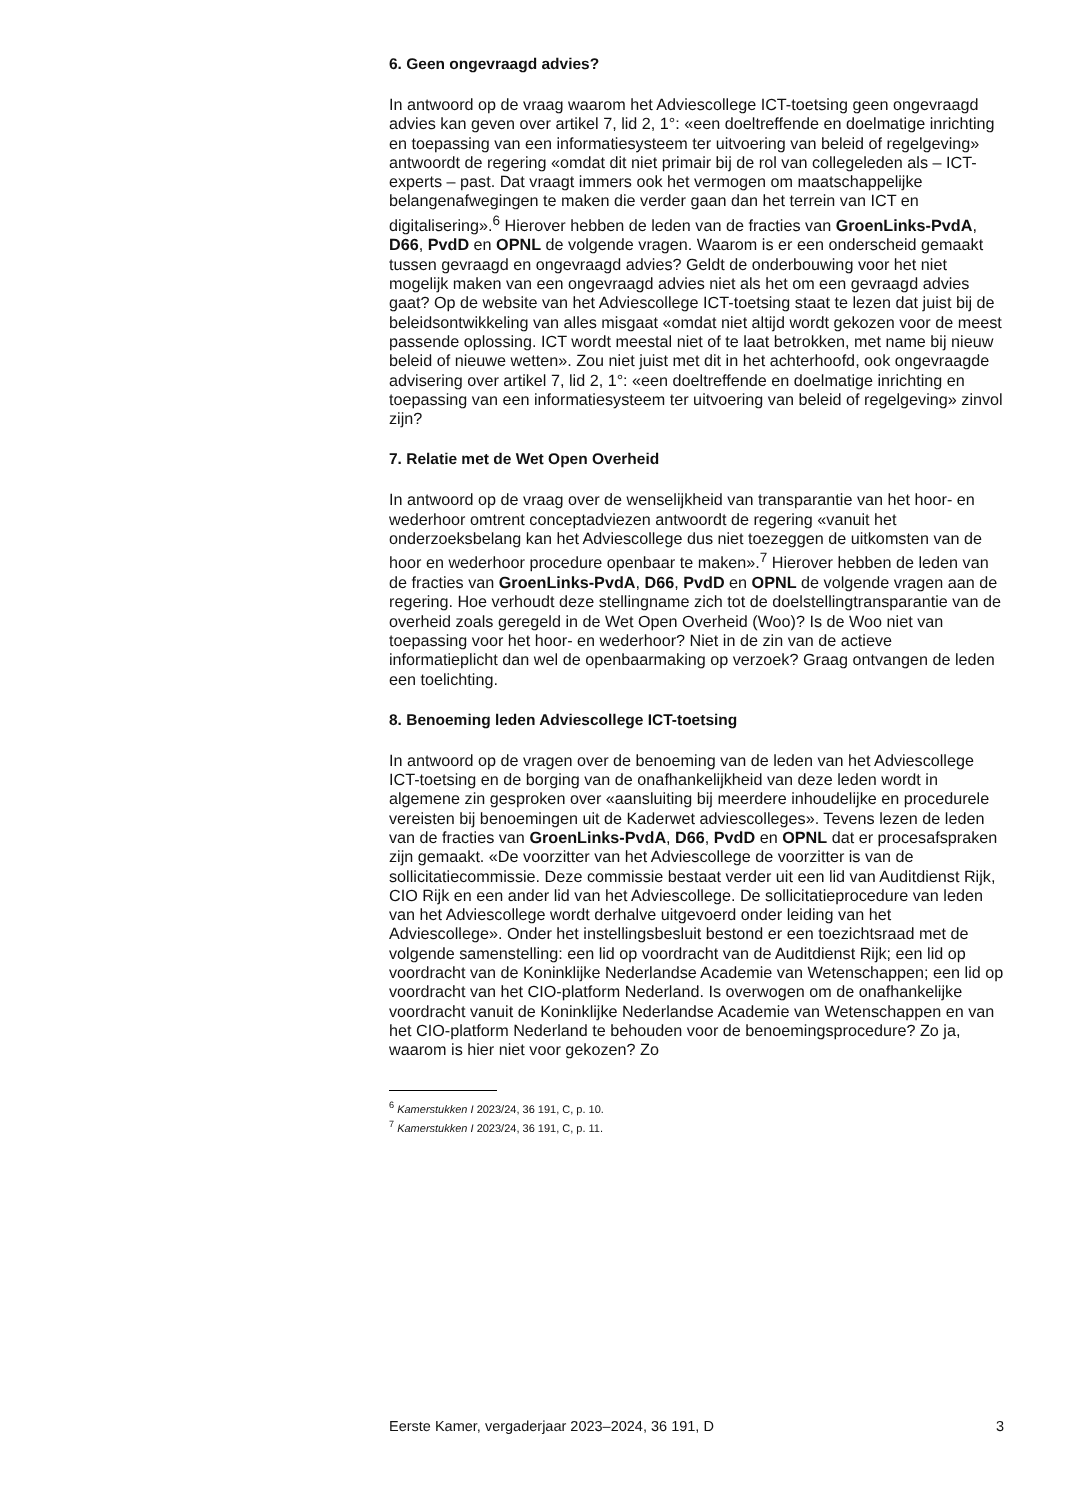6. Geen ongevraagd advies?
In antwoord op de vraag waarom het Adviescollege ICT-toetsing geen ongevraagd advies kan geven over artikel 7, lid 2, 1°: «een doeltreffende en doelmatige inrichting en toepassing van een informatiesysteem ter uitvoering van beleid of regelgeving» antwoordt de regering «omdat dit niet primair bij de rol van collegeleden als – ICT-experts – past. Dat vraagt immers ook het vermogen om maatschappelijke belangenafwegingen te maken die verder gaan dan het terrein van ICT en digitalisering».<sup>6</sup> Hierover hebben de leden van de fracties van GroenLinks-PvdA, D66, PvdD en OPNL de volgende vragen. Waarom is er een onderscheid gemaakt tussen gevraagd en ongevraagd advies? Geldt de onderbouwing voor het niet mogelijk maken van een ongevraagd advies niet als het om een gevraagd advies gaat? Op de website van het Adviescollege ICT-toetsing staat te lezen dat juist bij de beleidsontwikkeling van alles misgaat «omdat niet altijd wordt gekozen voor de meest passende oplossing. ICT wordt meestal niet of te laat betrokken, met name bij nieuw beleid of nieuwe wetten». Zou niet juist met dit in het achterhoofd, ook ongevraagde advisering over artikel 7, lid 2, 1°: «een doeltreffende en doelmatige inrichting en toepassing van een informatiesysteem ter uitvoering van beleid of regelgeving» zinvol zijn?
7. Relatie met de Wet Open Overheid
In antwoord op de vraag over de wenselijkheid van transparantie van het hoor- en wederhoor omtrent conceptadviezen antwoordt de regering «vanuit het onderzoeksbelang kan het Adviescollege dus niet toezeggen de uitkomsten van de hoor en wederhoor procedure openbaar te maken».<sup>7</sup> Hierover hebben de leden van de fracties van GroenLinks-PvdA, D66, PvdD en OPNL de volgende vragen aan de regering. Hoe verhoudt deze stellingname zich tot de doelstellingtransparantie van de overheid zoals geregeld in de Wet Open Overheid (Woo)? Is de Woo niet van toepassing voor het hoor- en wederhoor? Niet in de zin van de actieve informatieplicht dan wel de openbaarmaking op verzoek? Graag ontvangen de leden een toelichting.
8. Benoeming leden Adviescollege ICT-toetsing
In antwoord op de vragen over de benoeming van de leden van het Adviescollege ICT-toetsing en de borging van de onafhankelijkheid van deze leden wordt in algemene zin gesproken over «aansluiting bij meerdere inhoudelijke en procedurele vereisten bij benoemingen uit de Kaderwet adviescolleges». Tevens lezen de leden van de fracties van GroenLinks-PvdA, D66, PvdD en OPNL dat er procesafspraken zijn gemaakt. «De voorzitter van het Adviescollege de voorzitter is van de sollicitatiecommissie. Deze commissie bestaat verder uit een lid van Auditdienst Rijk, CIO Rijk en een ander lid van het Adviescollege. De sollicitatieprocedure van leden van het Adviescollege wordt derhalve uitgevoerd onder leiding van het Adviescollege». Onder het instellingsbesluit bestond er een toezichtsraad met de volgende samenstelling: een lid op voordracht van de Auditdienst Rijk; een lid op voordracht van de Koninklijke Nederlandse Academie van Wetenschappen; een lid op voordracht van het CIO-platform Nederland. Is overwogen om de onafhankelijke voordracht vanuit de Koninklijke Nederlandse Academie van Wetenschappen en van het CIO-platform Nederland te behouden voor de benoemingsprocedure? Zo ja, waarom is hier niet voor gekozen? Zo
<sup>6</sup> Kamerstukken I 2023/24, 36 191, C, p. 10.
<sup>7</sup> Kamerstukken I 2023/24, 36 191, C, p. 11.
Eerste Kamer, vergaderjaar 2023–2024, 36 191, D 3